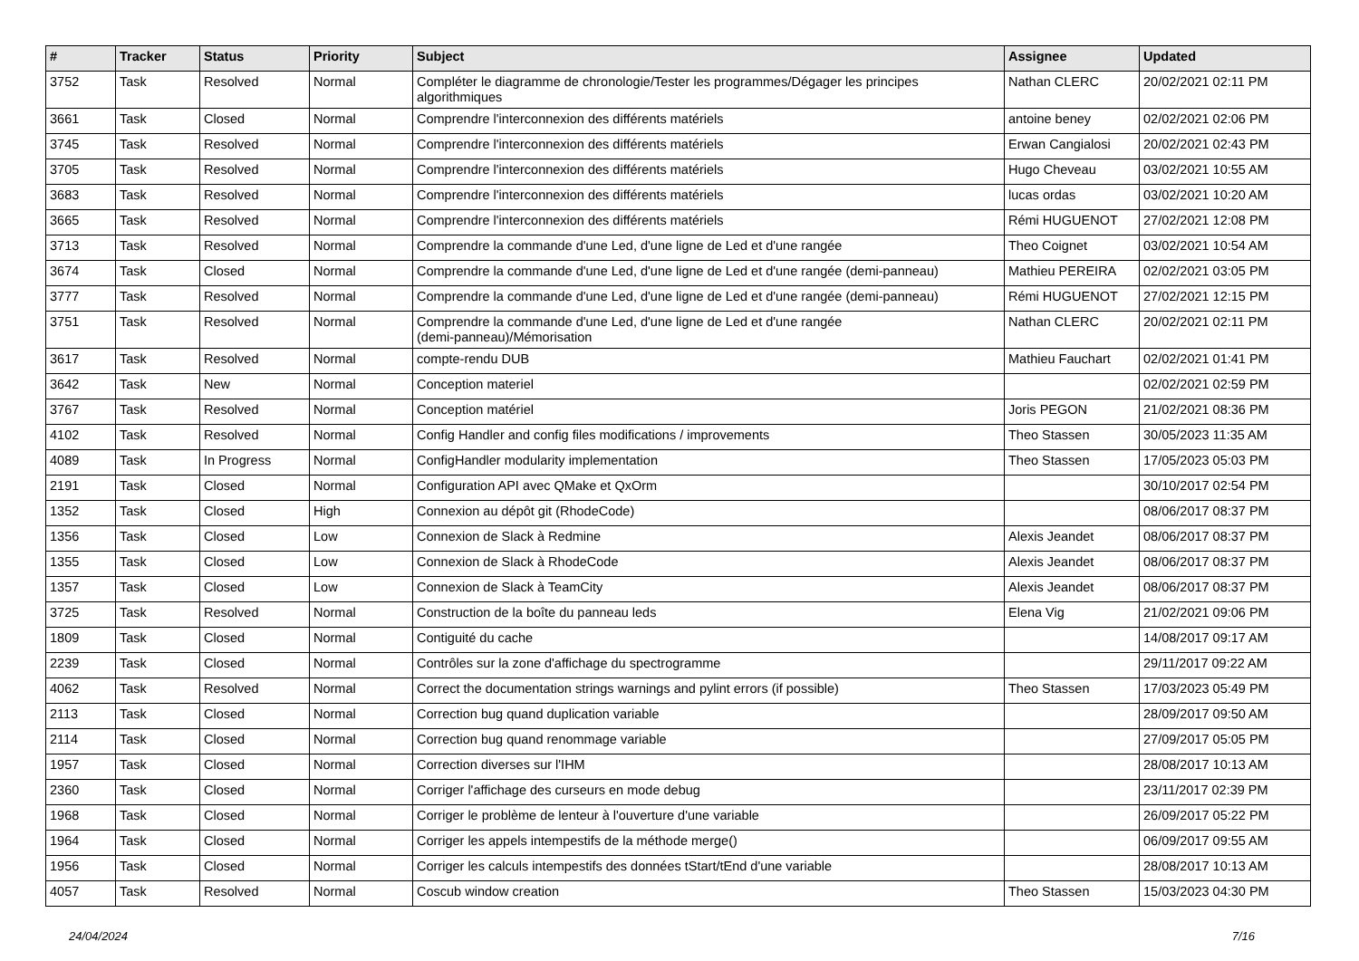| # | Tracker | Status | Priority | Subject | Assignee | Updated |
| --- | --- | --- | --- | --- | --- | --- |
| 3752 | Task | Resolved | Normal | Compléter le diagramme de chronologie/Tester les programmes/Dégager les principes algorithmiques | Nathan CLERC | 20/02/2021 02:11 PM |
| 3661 | Task | Closed | Normal | Comprendre l'interconnexion des différents matériels | antoine beney | 02/02/2021 02:06 PM |
| 3745 | Task | Resolved | Normal | Comprendre l'interconnexion des différents matériels | Erwan Cangialosi | 20/02/2021 02:43 PM |
| 3705 | Task | Resolved | Normal | Comprendre l'interconnexion des différents matériels | Hugo Cheveau | 03/02/2021 10:55 AM |
| 3683 | Task | Resolved | Normal | Comprendre l'interconnexion des différents matériels | lucas ordas | 03/02/2021 10:20 AM |
| 3665 | Task | Resolved | Normal | Comprendre l'interconnexion des différents matériels | Rémi HUGUENOT | 27/02/2021 12:08 PM |
| 3713 | Task | Resolved | Normal | Comprendre la commande d'une Led, d'une ligne de Led et d'une rangée | Theo Coignet | 03/02/2021 10:54 AM |
| 3674 | Task | Closed | Normal | Comprendre la commande d'une Led, d'une ligne de Led et d'une rangée (demi-panneau) | Mathieu PEREIRA | 02/02/2021 03:05 PM |
| 3777 | Task | Resolved | Normal | Comprendre la commande d'une Led, d'une ligne de Led et d'une rangée (demi-panneau) | Rémi HUGUENOT | 27/02/2021 12:15 PM |
| 3751 | Task | Resolved | Normal | Comprendre la commande d'une Led, d'une ligne de Led et d'une rangée (demi-panneau)/Mémorisation | Nathan CLERC | 20/02/2021 02:11 PM |
| 3617 | Task | Resolved | Normal | compte-rendu DUB | Mathieu Fauchart | 02/02/2021 01:41 PM |
| 3642 | Task | New | Normal | Conception materiel | | 02/02/2021 02:59 PM |
| 3767 | Task | Resolved | Normal | Conception matériel | Joris PEGON | 21/02/2021 08:36 PM |
| 4102 | Task | Resolved | Normal | Config Handler and config files modifications / improvements | Theo Stassen | 30/05/2023 11:35 AM |
| 4089 | Task | In Progress | Normal | ConfigHandler modularity implementation | Theo Stassen | 17/05/2023 05:03 PM |
| 2191 | Task | Closed | Normal | Configuration API avec QMake et QxOrm | | 30/10/2017 02:54 PM |
| 1352 | Task | Closed | High | Connexion au dépôt git (RhodeCode) | | 08/06/2017 08:37 PM |
| 1356 | Task | Closed | Low | Connexion de Slack à Redmine | Alexis Jeandet | 08/06/2017 08:37 PM |
| 1355 | Task | Closed | Low | Connexion de Slack à RhodeCode | Alexis Jeandet | 08/06/2017 08:37 PM |
| 1357 | Task | Closed | Low | Connexion de Slack à TeamCity | Alexis Jeandet | 08/06/2017 08:37 PM |
| 3725 | Task | Resolved | Normal | Construction de la boîte du panneau leds | Elena Vig | 21/02/2021 09:06 PM |
| 1809 | Task | Closed | Normal | Contiguité du cache | | 14/08/2017 09:17 AM |
| 2239 | Task | Closed | Normal | Contrôles sur la zone d'affichage du spectrogramme | | 29/11/2017 09:22 AM |
| 4062 | Task | Resolved | Normal | Correct the documentation strings warnings and pylint errors (if possible) | Theo Stassen | 17/03/2023 05:49 PM |
| 2113 | Task | Closed | Normal | Correction bug quand duplication variable | | 28/09/2017 09:50 AM |
| 2114 | Task | Closed | Normal | Correction bug quand renommage variable | | 27/09/2017 05:05 PM |
| 1957 | Task | Closed | Normal | Correction diverses sur l'IHM | | 28/08/2017 10:13 AM |
| 2360 | Task | Closed | Normal | Corriger l'affichage des curseurs en mode debug | | 23/11/2017 02:39 PM |
| 1968 | Task | Closed | Normal | Corriger le problème de lenteur à l'ouverture d'une variable | | 26/09/2017 05:22 PM |
| 1964 | Task | Closed | Normal | Corriger les appels intempestifs de la méthode merge() | | 06/09/2017 09:55 AM |
| 1956 | Task | Closed | Normal | Corriger les calculs intempestifs des données tStart/tEnd d'une variable | | 28/08/2017 10:13 AM |
| 4057 | Task | Resolved | Normal | Coscub window creation | Theo Stassen | 15/03/2023 04:30 PM |
24/04/2024 7/16